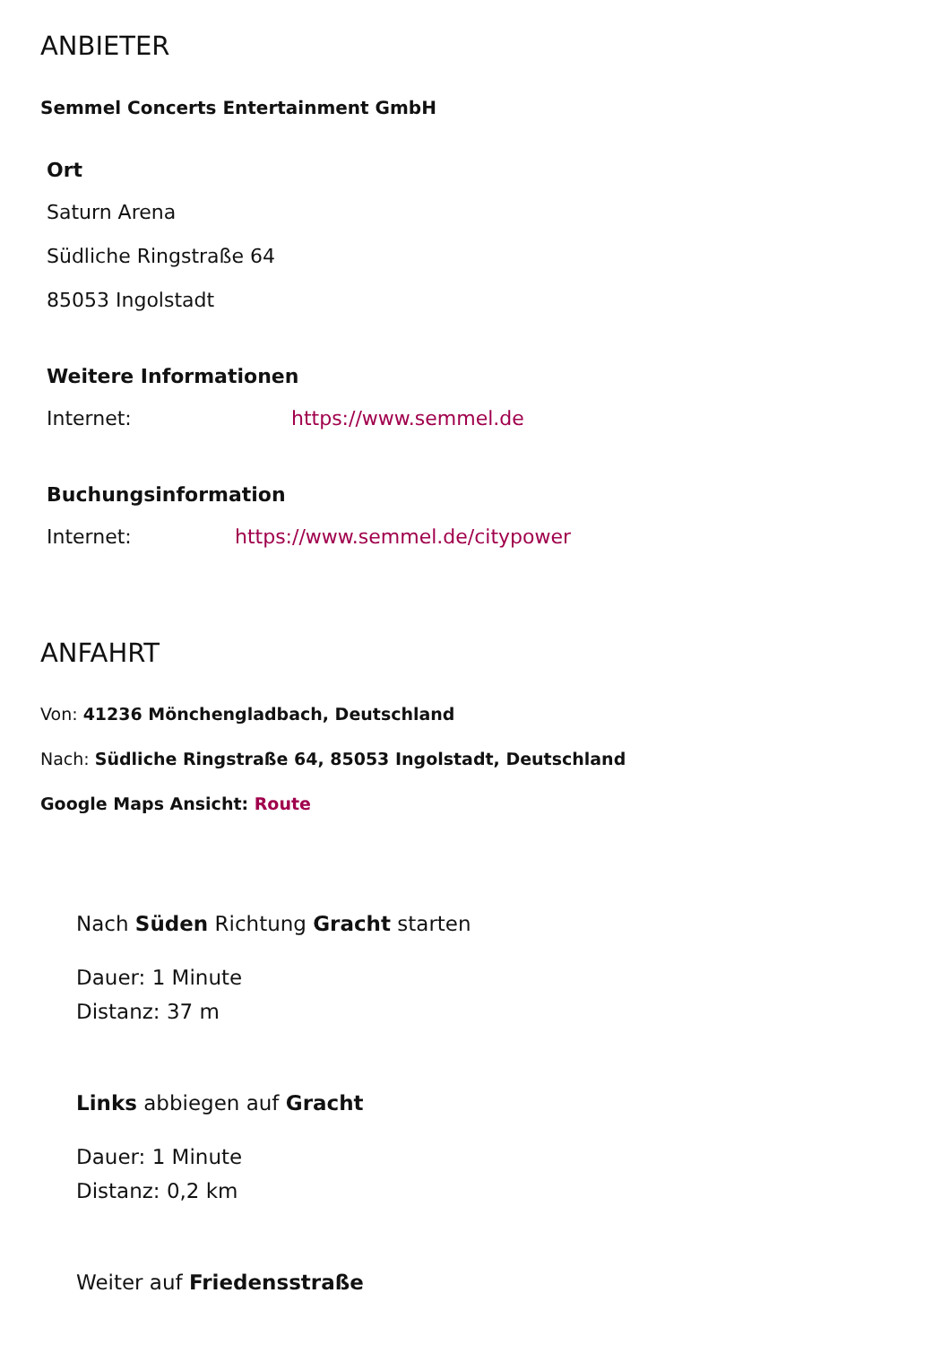ANBIETER
Semmel Concerts Entertainment GmbH
Ort
Saturn Arena
Südliche Ringstraße 64
85053 Ingolstadt
Weitere Informationen
Internet: https://www.semmel.de
Buchungsinformation
Internet: https://www.semmel.de/citypower
ANFAHRT
Von: 41236 Mönchengladbach, Deutschland
Nach: Südliche Ringstraße 64, 85053 Ingolstadt, Deutschland
Google Maps Ansicht: Route
Nach Süden Richtung Gracht starten
Dauer: 1 Minute
Distanz: 37 m
Links abbiegen auf Gracht
Dauer: 1 Minute
Distanz: 0,2 km
Weiter auf Friedensstraße